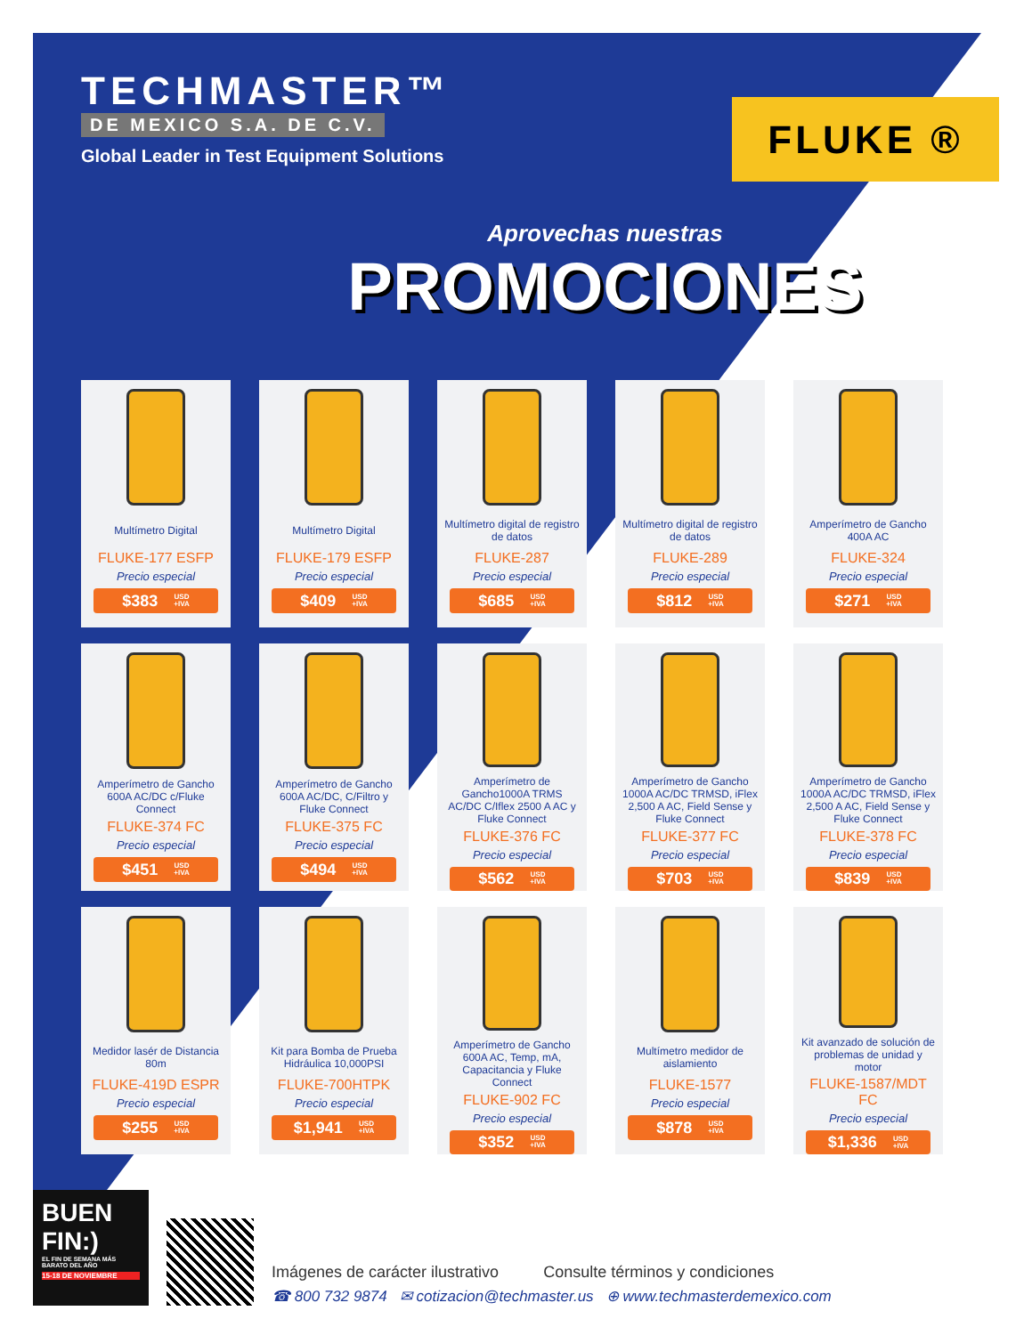TECHMASTER™
DE MEXICO S.A. DE C.V.
Global Leader in Test Equipment Solutions
FLUKE ®
Aprovechas nuestras
PROMOCIONES
Multímetro Digital
FLUKE-177 ESFP
Precio especial
$383 USD
+IVA
Multímetro Digital
FLUKE-179 ESFP
Precio especial
$409 USD
+IVA
Multímetro digital de registro de datos
FLUKE-287
Precio especial
$685 USD
+IVA
Multímetro digital de registro de datos
FLUKE-289
Precio especial
$812 USD
+IVA
Amperímetro de Gancho 400A AC
FLUKE-324
Precio especial
$271 USD
+IVA
Amperímetro de Gancho 600A AC/DC c/Fluke Connect
FLUKE-374 FC
Precio especial
$451 USD
+IVA
Amperímetro de Gancho 600A AC/DC, C/Filtro y Fluke Connect
FLUKE-375 FC
Precio especial
$494 USD
+IVA
Amperímetro de Gancho1000A TRMS AC/DC C/Iflex 2500 A AC y Fluke Connect
FLUKE-376 FC
Precio especial
$562 USD
+IVA
Amperímetro de Gancho 1000A AC/DC TRMSD, iFlex 2,500 A AC, Field Sense y Fluke Connect
FLUKE-377 FC
Precio especial
$703 USD
+IVA
Amperímetro de Gancho 1000A AC/DC TRMSD, iFlex 2,500 A AC, Field Sense y Fluke Connect
FLUKE-378 FC
Precio especial
$839 USD
+IVA
Medidor lasér de Distancia 80m
FLUKE-419D ESPR
Precio especial
$255 USD
+IVA
Kit para Bomba de Prueba Hidráulica 10,000PSI
FLUKE-700HTPK
Precio especial
$1,941 USD
+IVA
Amperímetro de Gancho 600A AC, Temp, mA, Capacitancia y Fluke Connect
FLUKE-902 FC
Precio especial
$352 USD
+IVA
Multímetro medidor de aislamiento
FLUKE-1577
Precio especial
$878 USD
+IVA
Kit avanzado de solución de problemas de unidad y motor
FLUKE-1587/MDT FC
Precio especial
$1,336 USD
+IVA
BUEN FIN:)
EL FIN DE SEMANA MÁS BARATO DEL AÑO
15-18 DE NOVIEMBRE
Imágenes de carácter ilustrativo Consulte términos y condiciones
☎ 800 732 9874 ✉ cotizacion@techmaster.us ⊕ www.techmasterdemexico.com